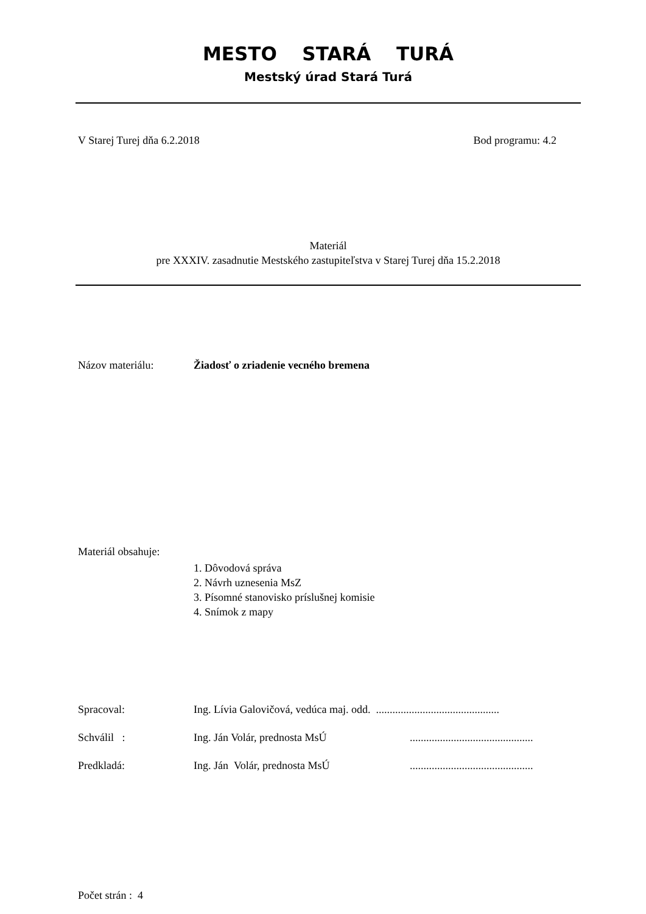MESTO STARÁ TURÁ
Mestský úrad Stará Turá
V Starej Turej dňa 6.2.2018 Bod programu: 4.2
Materiál
pre XXXIV. zasadnutie Mestského zastupiteľstva v Starej Turej dňa 15.2.2018
Názov materiálu: Žiadosť o zriadenie vecného bremena
Materiál obsahuje:
1. Dôvodová správa
2. Návrh uznesenia MsZ
3. Písomné stanovisko príslušnej komisie
4. Snímok z mapy
Spracoval: Ing. Lívia Galovičová, vedúca maj. odd. .............................................
Schválil : Ing. Ján Volár, prednosta MsÚ.............................................
Predkladá: Ing. Ján Volár, prednosta MsÚ.............................................
Počet strán : 4